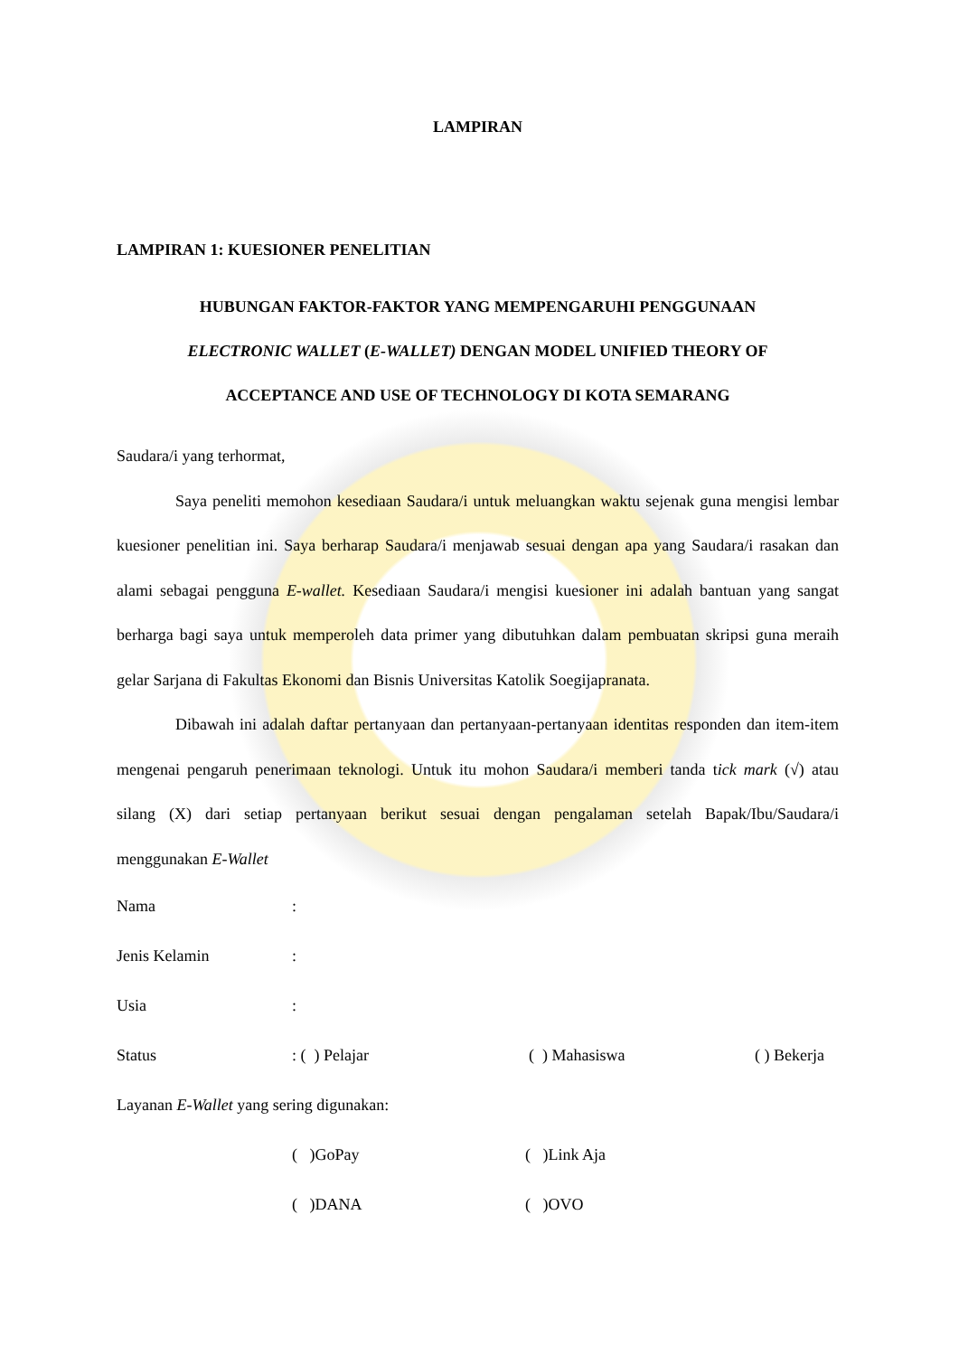LAMPIRAN
LAMPIRAN 1: KUESIONER PENELITIAN
HUBUNGAN FAKTOR-FAKTOR YANG MEMPENGARUHI PENGGUNAAN
ELECTRONIC WALLET (E-WALLET) DENGAN MODEL UNIFIED THEORY OF
ACCEPTANCE AND USE OF TECHNOLOGY DI KOTA SEMARANG
Saudara/i yang terhormat,
Saya peneliti memohon kesediaan Saudara/i untuk meluangkan waktu sejenak guna mengisi lembar kuesioner penelitian ini. Saya berharap Saudara/i menjawab sesuai dengan apa yang Saudara/i rasakan dan alami sebagai pengguna E-wallet. Kesediaan Saudara/i mengisi kuesioner ini adalah bantuan yang sangat berharga bagi saya untuk memperoleh data primer yang dibutuhkan dalam pembuatan skripsi guna meraih gelar Sarjana di Fakultas Ekonomi dan Bisnis Universitas Katolik Soegijapranata.
Dibawah ini adalah daftar pertanyaan dan pertanyaan-pertanyaan identitas responden dan item-item mengenai pengaruh penerimaan teknologi. Untuk itu mohon Saudara/i memberi tanda tick mark (√) atau silang (X) dari setiap pertanyaan berikut sesuai dengan pengalaman setelah Bapak/Ibu/Saudara/i menggunakan E-Wallet
Nama:
Jenis Kelamin:
Usia:
Status: ( ) Pelajar ( ) Mahasiswa ( ) Bekerja
Layanan E-Wallet yang sering digunakan:
( )GoPay ( )Link Aja
( )DANA ( )OVO